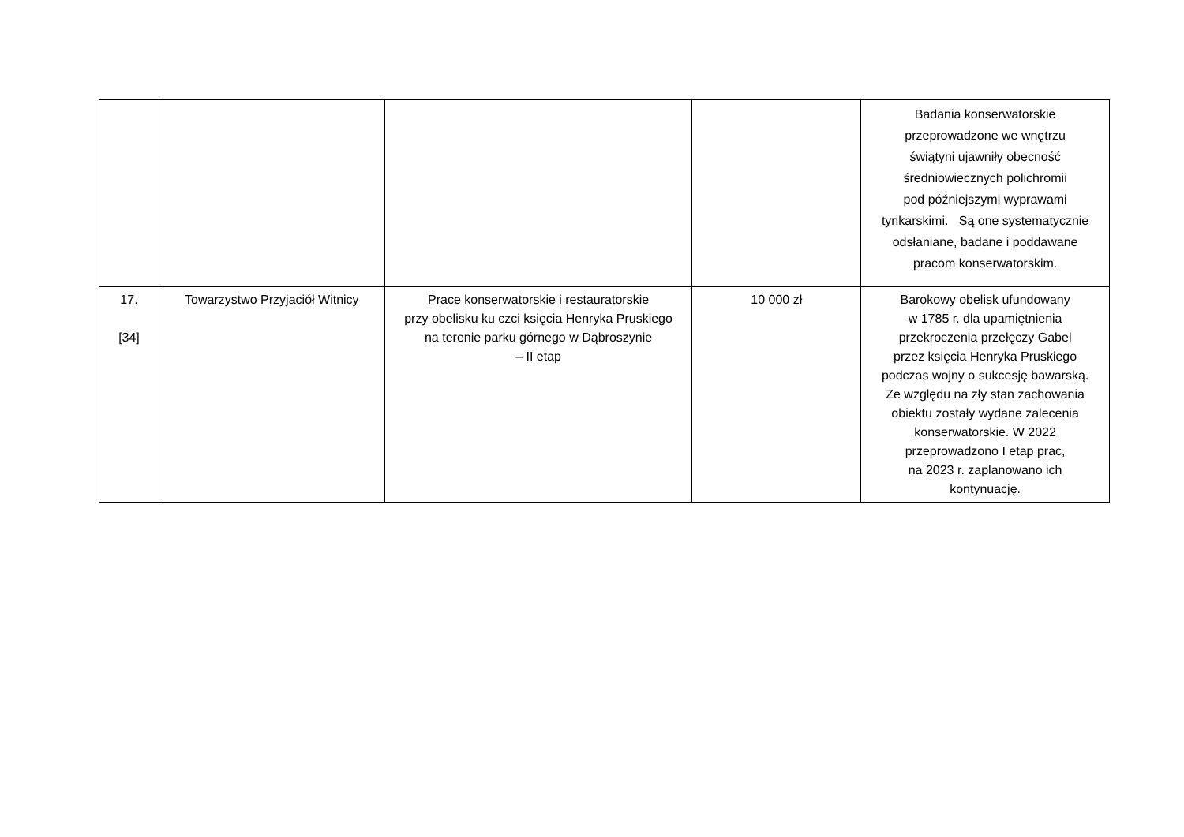| | | | | Badania konserwatorskie przeprowadzone we wnętrzu świątyni ujawniły obecność średniowiecznych polichromii pod późniejszymi wyprawami tynkarskimi. Są one systematycznie odsłaniane, badane i poddawane pracom konserwatorskim. |
| 17. [34] | Towarzystwo Przyjaciół Witnicy | Prace konserwatorskie i restauratorskie przy obelisku ku czci księcia Henryka Pruskiego na terenie parku górnego w Dąbroszynie – II etap | 10 000 zł | Barokowy obelisk ufundowany w 1785 r. dla upamiętnienia przekroczenia przełęczy Gabel przez księcia Henryka Pruskiego podczas wojny o sukcesję bawarską. Ze względu na zły stan zachowania obiektu zostały wydane zalecenia konserwatorskie. W 2022 przeprowadzono I etap prac, na 2023 r. zaplanowano ich kontynuację. |